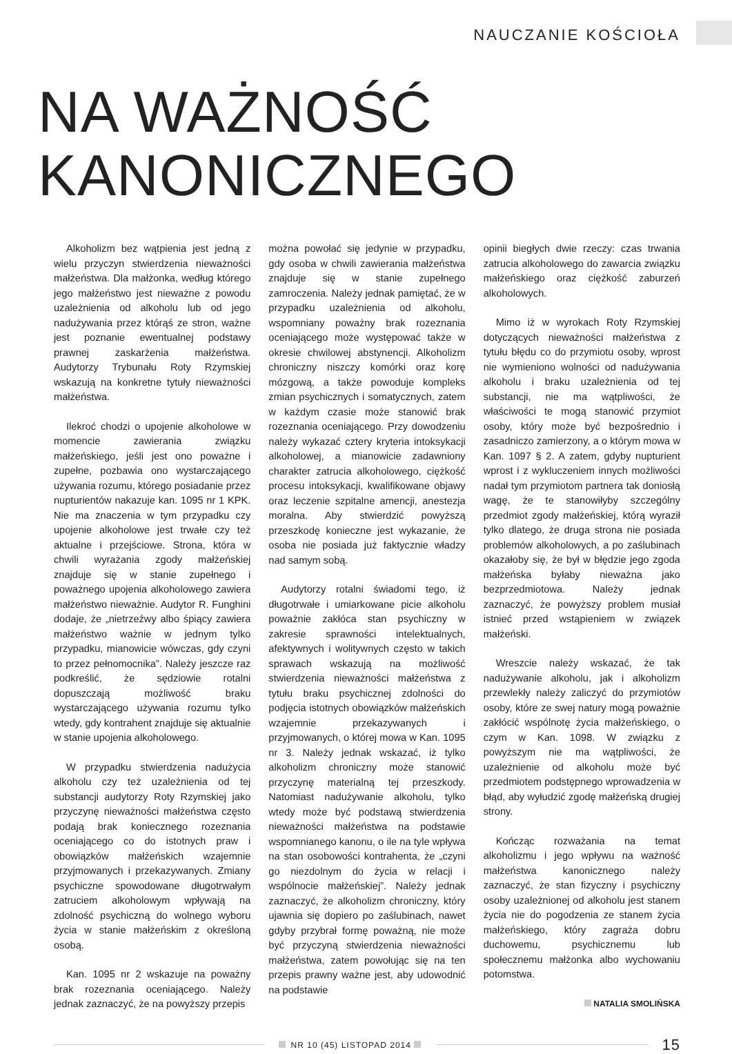NAUCZANIE KOŚCIOŁA
NA WAŻNOŚĆ
KANONICZNEGO
Alkoholizm bez wątpienia jest jedną z wielu przyczyn stwierdzenia nieważności małżeństwa. Dla małżonka, według którego jego małżeństwo jest nieważne z powodu uzależnienia od alkoholu lub od jego nadużywania przez którąś ze stron, ważne jest poznanie ewentualnej podstawy prawnej zaskarżenia małżeństwa. Audytorzy Trybunału Roty Rzymskiej wskazują na konkretne tytuły nieważności małżeństwa.
Ilekroć chodzi o upojenie alkoholowe w momencie zawierania związku małżeńskiego, jeśli jest ono poważne i zupełne, pozbawia ono wystarczającego używania rozumu, którego posiadanie przez nupturientów nakazuje kan. 1095 nr 1 KPK. Nie ma znaczenia w tym przypadku czy upojenie alkoholowe jest trwałe czy też aktualne i przejściowe. Strona, która w chwili wyrażania zgody małżeńskiej znajduje się w stanie zupełnego i poważnego upojenia alkoholowego zawiera małżeństwo nieważnie. Audytor R. Funghini dodaje, że „nietrzeźwy albo śpiący zawiera małżeństwo ważnie w jednym tylko przypadku, mianowicie wówczas, gdy czyni to przez pełnomocnika”. Należy jeszcze raz podkreślić, że sędziowie rotalni dopuszczają możliwość braku wystarczającego używania rozumu tylko wtedy, gdy kontrahent znajduje się aktualnie w stanie upojenia alkoholowego.
W przypadku stwierdzenia nadużycia alkoholu czy też uzależnienia od tej substancji audytorzy Roty Rzymskiej jako przyczynę nieważności małżeństwa często podają brak koniecznego rozeznania oceniającego co do istotnych praw i obowiązków małżeńskich wzajemnie przyjmowanych i przekazywanych. Zmiany psychiczne spowodowane długotrwałym zatruciem alkoholowym wpływają na zdolność psychiczną do wolnego wyboru życia w stanie małżeńskim z określoną osobą.
Kan. 1095 nr 2 wskazuje na poważny brak rozeznania oceniającego. Należy jednak zaznaczyć, że na powyższy przepis
można powołać się jedynie w przypadku, gdy osoba w chwili zawierania małżeństwa znajduje się w stanie zupełnego zamroczenia. Należy jednak pamiętać, że w przypadku uzależnienia od alkoholu, wspomniany poważny brak rozeznania oceniającego może występować także w okresie chwilowej abstynencji. Alkoholizm chroniczny niszczy komórki oraz korę mózgową, a także powoduje kompleks zmian psychicznych i somatycznych, zatem w każdym czasie może stanowić brak rozeznania oceniającego. Przy dowodzeniu należy wykazać cztery kryteria intoksykacji alkoholowej, a mianowicie zadawniony charakter zatrucia alkoholowego, ciężkość procesu intoksykacji, kwalifikowane objawy oraz leczenie szpitalne amencji, anestezja moralna. Aby stwierdzić powyższą przeszkodę konieczne jest wykazanie, że osoba nie posiada już faktycznie władzy nad samym sobą.
Audytorzy rotalni świadomi tego, iż długotrwałe i umiarkowane picie alkoholu poważnie zakłóca stan psychiczny w zakresie sprawności intelektualnych, afektywnych i wolitywnych często w takich sprawach wskazują na możliwość stwierdzenia nieważności małżeństwa z tytułu braku psychicznej zdolności do podjęcia istotnych obowiązków małżeńskich wzajemnie przekazywanych i przyjmowanych, o której mowa w Kan. 1095 nr 3. Należy jednak wskazać, iż tylko alkoholizm chroniczny może stanowić przyczynę materialną tej przeszkody. Natomiast nadużywanie alkoholu, tylko wtedy może być podstawą stwierdzenia nieważności małżeństwa na podstawie wspomnianego kanonu, o ile na tyle wpływa na stan osobowości kontrahenta, że „czyni go niezdolnym do życia w relacji i wspólnocie małżeńskiej”. Należy jednak zaznaczyć, że alkoholizm chroniczny, który ujawnia się dopiero po zaślubinach, nawet gdyby przybrał formę poważną, nie może być przyczyną stwierdzenia nieważności małżeństwa, zatem powołując się na ten przepis prawny ważne jest, aby udowodnić na podstawie
opinii biegłych dwie rzeczy: czas trwania zatrucia alkoholowego do zawarcia związku małżeńskiego oraz ciężkość zaburzeń alkoholowych.
Mimo iż w wyrokach Roty Rzymskiej dotyczących nieważności małżeństwa z tytułu błędu co do przymiotu osoby, wprost nie wymieniono wolności od nadużywania alkoholu i braku uzależnienia od tej substancji, nie ma wątpliwości, że właściwości te mogą stanowić przymiot osoby, który może być bezpośrednio i zasadniczo zamierzony, a o którym mowa w Kan. 1097 § 2. A zatem, gdyby nupturient wprost i z wykluczeniem innych możliwości nadał tym przymiotom partnera tak doniosłą wagę, że te stanowiłyby szczególny przedmiot zgody małżeńskiej, którą wyraził tylko dlatego, że druga strona nie posiada problemów alkoholowych, a po zaślubinach okazałoby się, że był w błędzie jego zgoda małżeńska byłaby nieważna jako bezprzedmiotowa. Należy jednak zaznaczyć, że powyższy problem musiał istnieć przed wstąpieniem w związek małżeński.
Wreszcie należy wskazać, że tak nadużywanie alkoholu, jak i alkoholizm przewlekły należy zaliczyć do przymiotów osoby, które ze swej natury mogą poważnie zakłócić wspólnotę życia małżeńskiego, o czym w Kan. 1098. W związku z powyższym nie ma wątpliwości, że uzależnienie od alkoholu może być przedmiotem podstępnego wprowadzenia w błąd, aby wyłudzić zgodę małżeńską drugiej strony.
Kończąc rozważania na temat alkoholizmu i jego wpływu na ważność małżeństwa kanonicznego należy zaznaczyć, że stan fizyczny i psychiczny osoby uzależnionej od alkoholu jest stanem życia nie do pogodzenia ze stanem życia małżeńskiego, który zagraża dobru duchowemu, psychicznemu lub społecznemu małżonka albo wychowaniu potomstwa.
NATALIA SMOLIŃSKA
NR 10 (45) LISTOPAD 2014
15